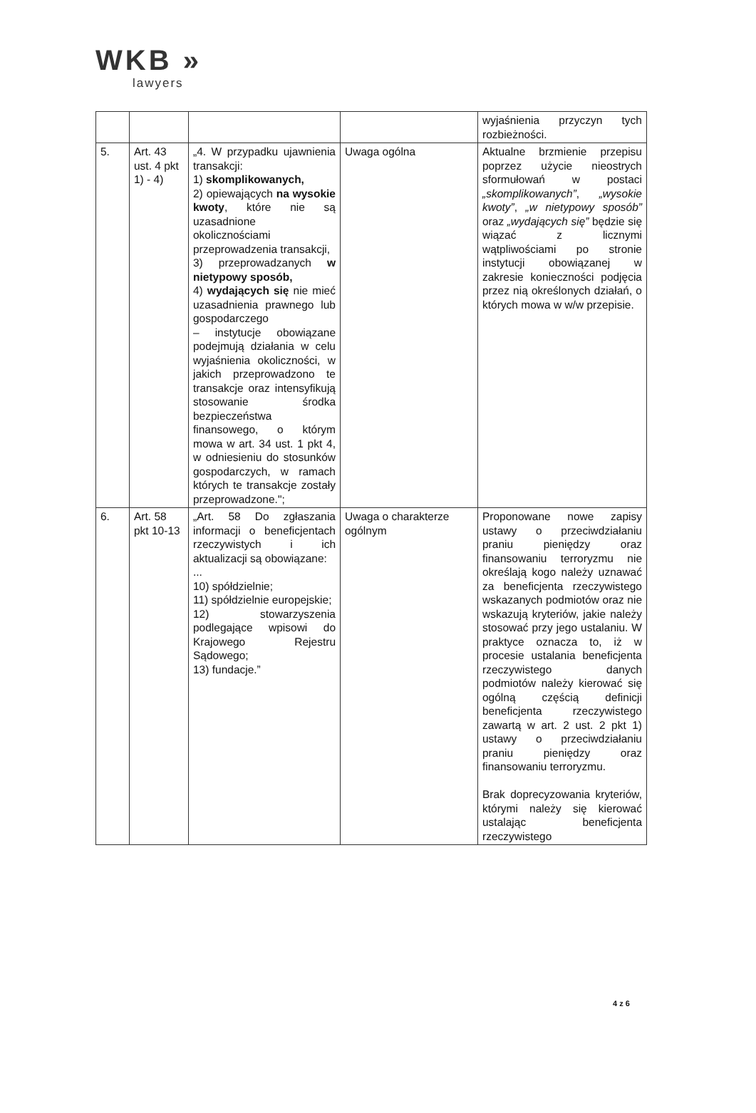WKB »
lawyers
| | | | | wyjaśnienia przyczyn tych rozbieżności. |
| 5. | Art. 43 ust. 4 pkt 1) - 4) | „4. W przypadku ujawnienia transakcji: 1) skomplikowanych, 2) opiewających na wysokie kwoty , które nie są uzasadnione okolicznościami przeprowadzenia transakcji, 3) przeprowadzanych w nietypowy sposób, 4) wydających się nie mieć uzasadnienia prawnego lub gospodarczego – instytucje obowiązane podejmują działania w celu wyjaśnienia okoliczności, w jakich przeprowadzono te transakcje oraz intensyfikują stosowanie środka bezpieczeństwa finansowego, o którym mowa w art. 34 ust. 1 pkt 4, w odniesieniu do stosunków gospodarczych, w ramach których te transakcje zostały przeprowadzone."; | Uwaga ogólna | Aktualne brzmienie przepisu poprzez użycie nieostrych sformułowań w postaci „skomplikowanych” , „wysokie kwoty” , „w nietypowy sposób” oraz „wydających się” będzie się wiązać z licznymi wątpliwościami po stronie instytucji obowiązanej w zakresie konieczności podjęcia przez nią określonych działań, o których mowa w w/w przepisie. |
| 6. | Art. 58 pkt 10-13 | „Art. 58 Do zgłaszania informacji o beneficjentach rzeczywistych i ich aktualizacji są obowiązane: ... 10) spółdzielnie; 11) spółdzielnie europejskie; 12) stowarzyszenia podlegające wpisowi do Krajowego Rejestru Sądowego; 13) fundacje.” | Uwaga o charakterze ogólnym | Proponowane nowe zapisy ustawy o przeciwdziałaniu praniu pieniędzy oraz finansowaniu terroryzmu nie określają kogo należy uznawać za beneficjenta rzeczywistego wskazanych podmiotów oraz nie wskazują kryteriów, jakie należy stosować przy jego ustalaniu. W praktyce oznacza to, iż w procesie ustalania beneficjenta rzeczywistego danych podmiotów należy kierować się ogólną częścią definicji beneficjenta rzeczywistego zawartą w art. 2 ust. 2 pkt 1) ustawy o przeciwdziałaniu praniu pieniędzy oraz finansowaniu terroryzmu. Brak doprecyzowania kryteriów, którymi należy się kierować ustalając beneficjenta rzeczywistego |
4 z 6